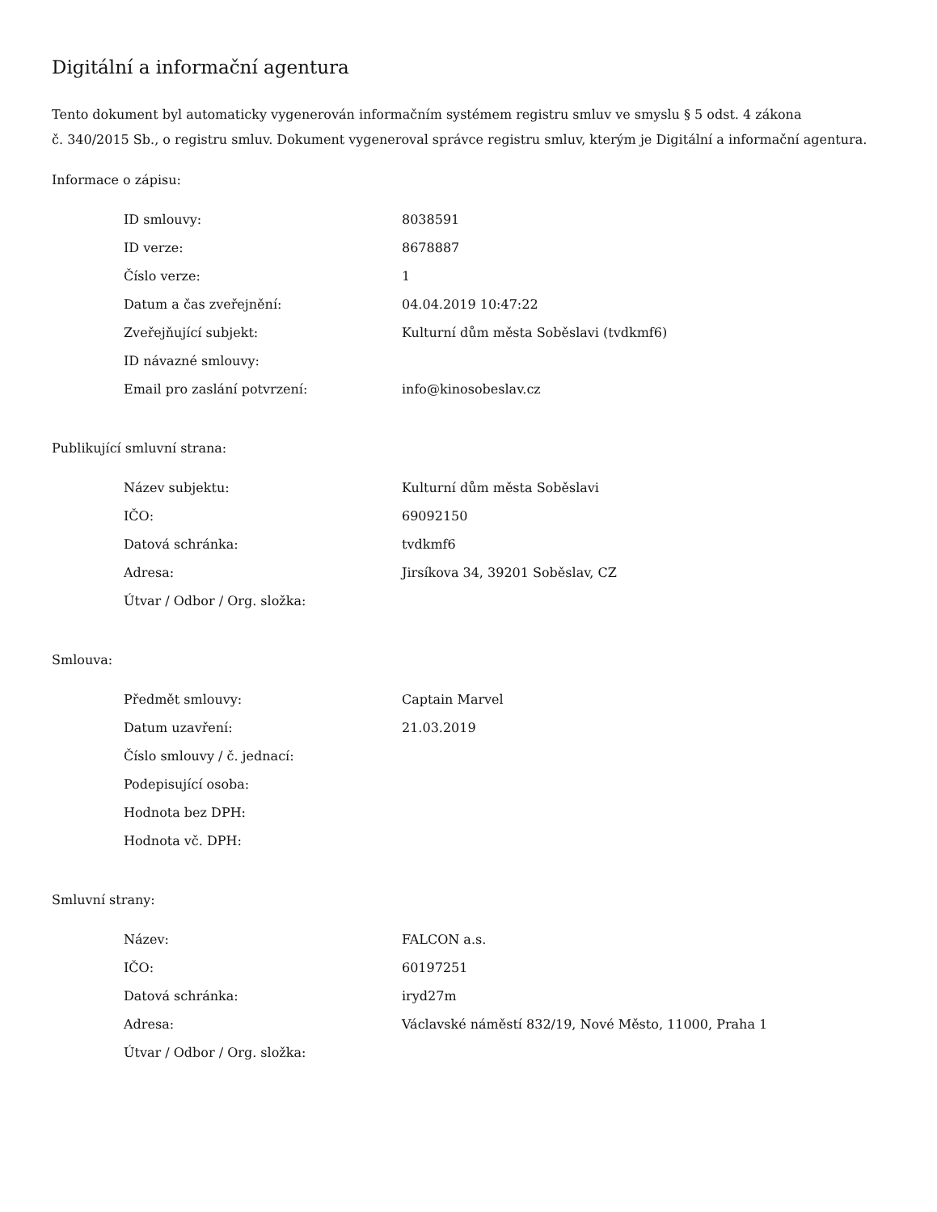Digitální a informační agentura
Tento dokument byl automaticky vygenerován informačním systémem registru smluv ve smyslu § 5 odst. 4 zákona
č. 340/2015 Sb., o registru smluv. Dokument vygeneroval správce registru smluv, kterým je Digitální a informační agentura.
Informace o zápisu:
| ID smlouvy: | 8038591 |
| ID verze: | 8678887 |
| Číslo verze: | 1 |
| Datum a čas zveřejnění: | 04.04.2019 10:47:22 |
| Zveřejňující subjekt: | Kulturní dům města Soběslavi (tvdkmf6) |
| ID návazné smlouvy: | |
| Email pro zaslání potvrzení: | info@kinosobeslav.cz |
Publikující smluvní strana:
| Název subjektu: | Kulturní dům města Soběslavi |
| IČO: | 69092150 |
| Datová schránka: | tvdkmf6 |
| Adresa: | Jirsíkova 34, 39201 Soběslav, CZ |
| Útvar / Odbor / Org. složka: | |
Smlouva:
| Předmět smlouvy: | Captain Marvel |
| Datum uzavření: | 21.03.2019 |
| Číslo smlouvy / č. jednací: | |
| Podepisující osoba: | |
| Hodnota bez DPH: | |
| Hodnota vč. DPH: | |
Smluvní strany:
| Název: | FALCON a.s. |
| IČO: | 60197251 |
| Datová schránka: | iryd27m |
| Adresa: | Václavské náměstí 832/19, Nové Město, 11000, Praha 1 |
| Útvar / Odbor / Org. složka: | |